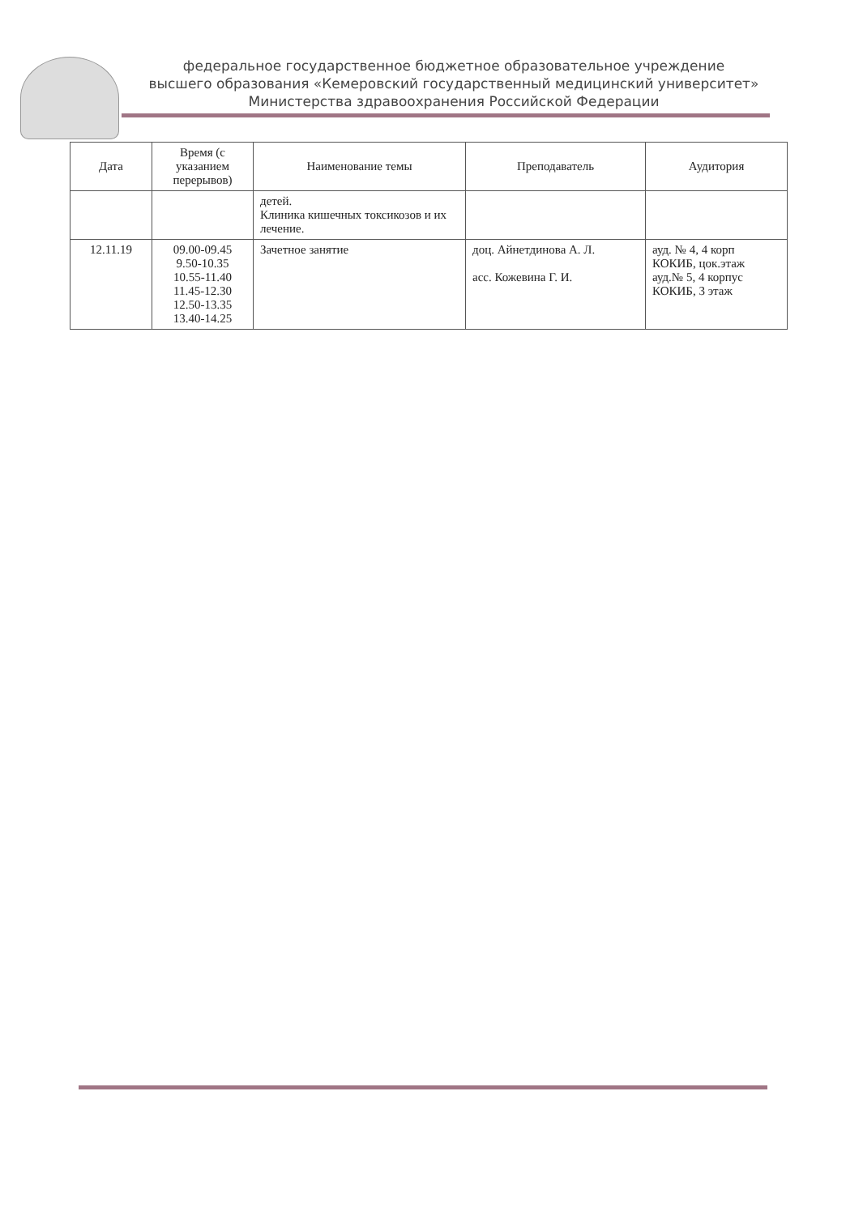федеральное государственное бюджетное образовательное учреждение
высшего образования «Кемеровский государственный медицинский университет»
Министерства здравоохранения Российской Федерации
| Дата | Время (с указанием перерывов) | Наименование темы | Преподаватель | Аудитория |
| --- | --- | --- | --- | --- |
| | | детей. Клиника кишечных токсикозов и их лечение. | | |
| 12.11.19 | 09.00-09.45 9.50-10.35 10.55-11.40 11.45-12.30 12.50-13.35 13.40-14.25 | Зачетное занятие | доц. Айнетдинова А. Л. асс. Кожевина Г. И. | ауд. № 4, 4 корп КОКИБ, цок.этаж ауд.№ 5, 4 корпус КОКИБ, 3 этаж |